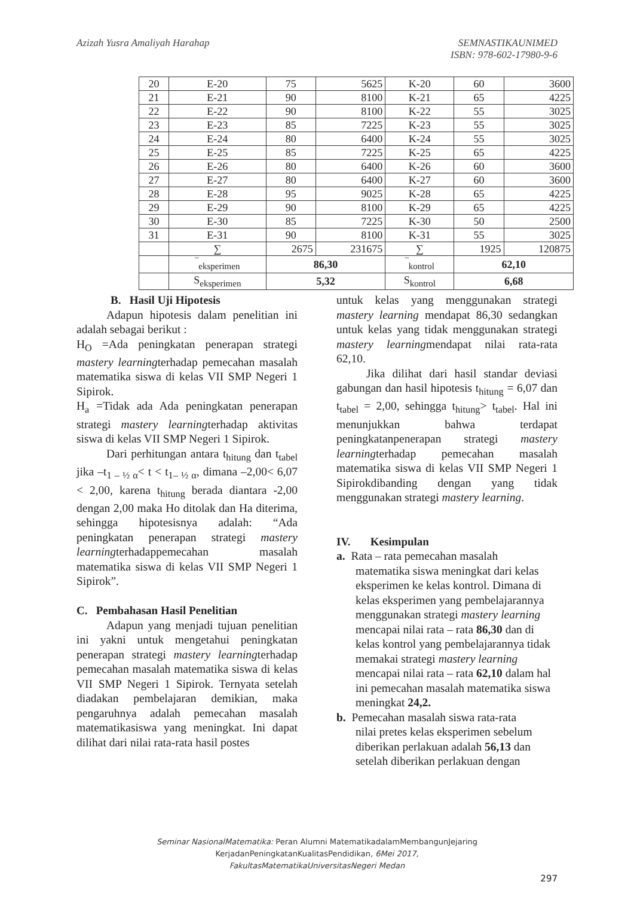Azizah Yusra Amaliyah Harahap SEMNASTIKAUNIMED
ISBN: 978-602-17980-9-6
| 20 | E-20 | 75 | 5625 | K-20 | 60 | 3600 |
| 21 | E-21 | 90 | 8100 | K-21 | 65 | 4225 |
| 22 | E-22 | 90 | 8100 | K-22 | 55 | 3025 |
| 23 | E-23 | 85 | 7225 | K-23 | 55 | 3025 |
| 24 | E-24 | 80 | 6400 | K-24 | 55 | 3025 |
| 25 | E-25 | 85 | 7225 | K-25 | 65 | 4225 |
| 26 | E-26 | 80 | 6400 | K-26 | 60 | 3600 |
| 27 | E-27 | 80 | 6400 | K-27 | 60 | 3600 |
| 28 | E-28 | 95 | 9025 | K-28 | 65 | 4225 |
| 29 | E-29 | 90 | 8100 | K-29 | 65 | 4225 |
| 30 | E-30 | 85 | 7225 | K-30 | 50 | 2500 |
| 31 | E-31 | 90 | 8100 | K-31 | 55 | 3025 |
| | ∑ | 2675 | 231675 | ∑ | 1925 | 120875 |
| | ‾<sub>eksperimen</sub> | 86,30 | | ‾<sub>kontrol</sub> | 62,10 | |
| | S<sub>eksperimen</sub> | 5,32 | | S<sub>kontrol</sub> | 6,68 | |
B. Hasil Uji Hipotesis
Adapun hipotesis dalam penelitian ini adalah sebagai berikut :
H<sub>O</sub> =Ada peningkatan penerapan strategi mastery learningterhadap pemecahan masalah matematika siswa di kelas VII SMP Negeri 1 Sipirok.
H<sub>a</sub> =Tidak ada Ada peningkatan penerapan strategi mastery learningterhadap aktivitas siswa di kelas VII SMP Negeri 1 Sipirok.
Dari perhitungan antara t<sub>hitung</sub> dan t<sub>tabel</sub> jika –t<sub>1 – ½ α</sub>< t < t<sub>1– ½ α</sub>, dimana –2,00< 6,07 < 2,00, karena t<sub>hitung</sub> berada diantara -2,00 dengan 2,00 maka Ho ditolak dan Ha diterima, sehingga hipotesisnya adalah: “Ada peningkatan penerapan strategi mastery learningterhadappemecahan masalah matematika siswa di kelas VII SMP Negeri 1 Sipirok”.
C. Pembahasan Hasil Penelitian
Adapun yang menjadi tujuan penelitian ini yakni untuk mengetahui peningkatan penerapan strategi mastery learningterhadap pemecahan masalah matematika siswa di kelas VII SMP Negeri 1 Sipirok. Ternyata setelah diadakan pembelajaran demikian, maka pengaruhnya adalah pemecahan masalah matematikasiswa yang meningkat. Ini dapat dilihat dari nilai rata-rata hasil postes
untuk kelas yang menggunakan strategi mastery learning mendapat 86,30 sedangkan untuk kelas yang tidak menggunakan strategi mastery learningmendapat nilai rata-rata 62,10.
Jika dilihat dari hasil standar deviasi gabungan dan hasil hipotesis t<sub>hitung</sub> = 6,07 dan t<sub>tabel</sub> = 2,00, sehingga t<sub>hitung</sub>> t<sub>tabel</sub>. Hal ini menunjukkan bahwa terdapat peningkatanpenerapan strategi mastery learningterhadap pemecahan masalah matematika siswa di kelas VII SMP Negeri 1 Sipirokdibanding dengan yang tidak menggunakan strategi mastery learning.
IV. Kesimpulan
a. Rata – rata pemecahan masalah
matematika siswa meningkat dari kelas eksperimen ke kelas kontrol. Dimana di kelas eksperimen yang pembelajarannya menggunakan strategi mastery learning mencapai nilai rata – rata 86,30 dan di kelas kontrol yang pembelajarannya tidak memakai strategi mastery learning mencapai nilai rata – rata 62,10 dalam hal ini pemecahan masalah matematika siswa meningkat 24,2.
b. Pemecahan masalah siswa rata-rata
nilai pretes kelas eksperimen sebelum diberikan perlakuan adalah 56,13 dan setelah diberikan perlakuan dengan
Seminar NasionalMatematika: Peran Alumni MatematikadalamMembangunJejaring
KerjadanPeningkatanKualitasPendidikan, 6Mei 2017,
FakultasMatematikaUniversitasNegeri Medan
297